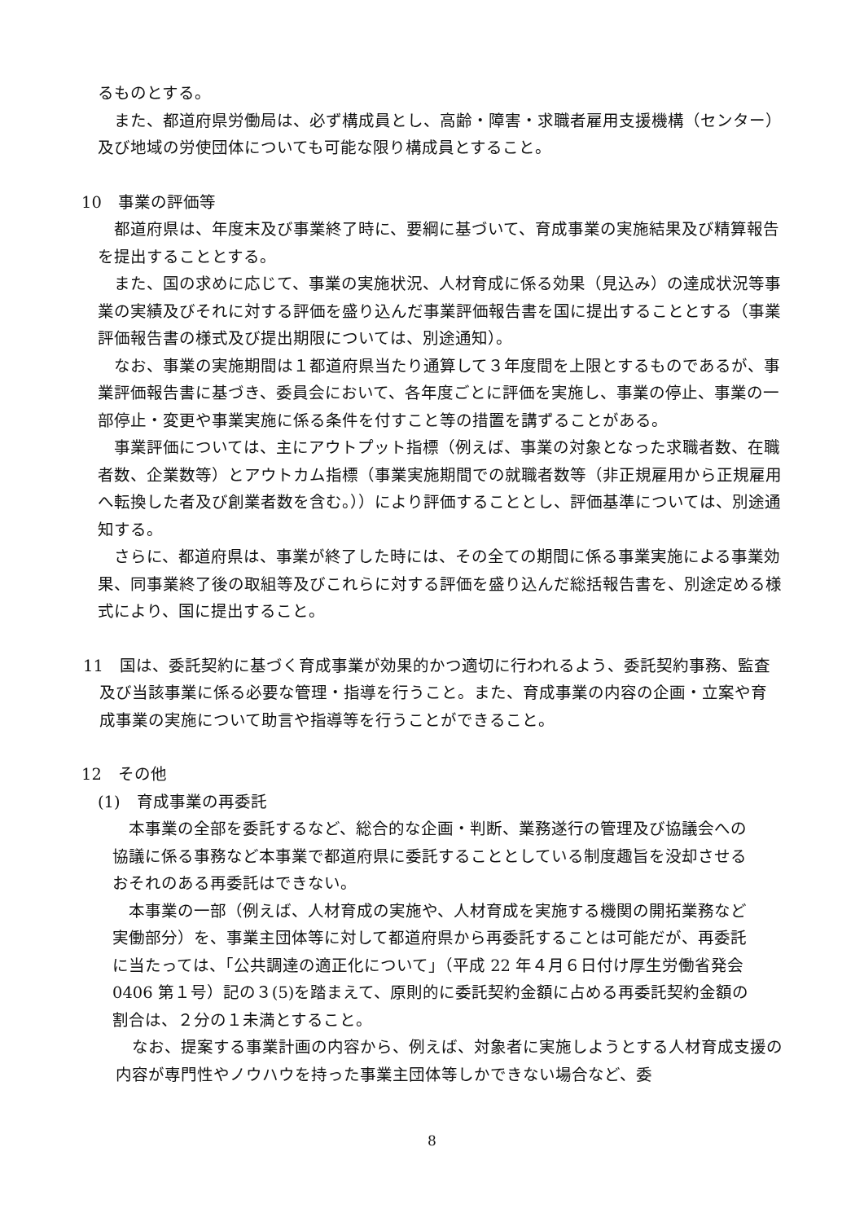るものとする。
また、都道府県労働局は、必ず構成員とし、高齢・障害・求職者雇用支援機構（センター）及び地域の労使団体についても可能な限り構成員とすること。
10　事業の評価等
都道府県は、年度末及び事業終了時に、要綱に基づいて、育成事業の実施結果及び精算報告を提出することとする。
また、国の求めに応じて、事業の実施状況、人材育成に係る効果（見込み）の達成状況等事業の実績及びそれに対する評価を盛り込んだ事業評価報告書を国に提出することとする（事業評価報告書の様式及び提出期限については、別途通知）。
なお、事業の実施期間は１都道府県当たり通算して３年度間を上限とするものであるが、事業評価報告書に基づき、委員会において、各年度ごとに評価を実施し、事業の停止、事業の一部停止・変更や事業実施に係る条件を付すこと等の措置を講ずることがある。
事業評価については、主にアウトプット指標（例えば、事業の対象となった求職者数、在職者数、企業数等）とアウトカム指標（事業実施期間での就職者数等（非正規雇用から正規雇用へ転換した者及び創業者数を含む。））により評価することとし、評価基準については、別途通知する。
さらに、都道府県は、事業が終了した時には、その全ての期間に係る事業実施による事業効果、同事業終了後の取組等及びこれらに対する評価を盛り込んだ総括報告書を、別途定める様式により、国に提出すること。
11　国は、委託契約に基づく育成事業が効果的かつ適切に行われるよう、委託契約事務、監査及び当該事業に係る必要な管理・指導を行うこと。また、育成事業の内容の企画・立案や育成事業の実施について助言や指導等を行うことができること。
12　その他
(1)　育成事業の再委託
本事業の全部を委託するなど、総合的な企画・判断、業務遂行の管理及び協議会への協議に係る事務など本事業で都道府県に委託することとしている制度趣旨を没却させるおそれのある再委託はできない。
本事業の一部（例えば、人材育成の実施や、人材育成を実施する機関の開拓業務など実働部分）を、事業主団体等に対して都道府県から再委託することは可能だが、再委託に当たっては、「公共調達の適正化について」（平成 22 年４月６日付け厚生労働省発会 0406 第１号）記の３(5)を踏まえて、原則的に委託契約金額に占める再委託契約金額の割合は、２分の１未満とすること。
なお、提案する事業計画の内容から、例えば、対象者に実施しようとする人材育成支援の内容が専門性やノウハウを持った事業主団体等しかできない場合など、委
8